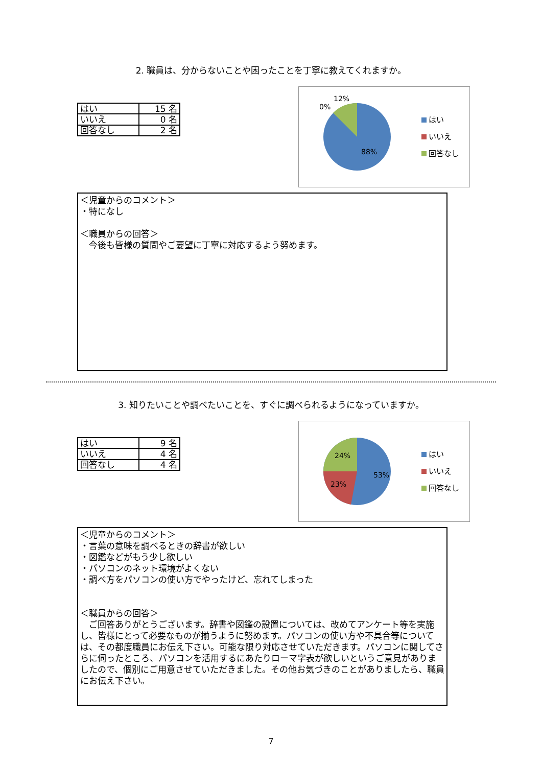2. 職員は、分からないことや困ったことを丁寧に教えてくれますか。
| はい | 15 名 |
| いいえ | 0 名 |
| 回答なし | 2 名 |
12%
0%
88%
はい
いいえ
回答なし
＜児童からのコメント＞
・特になし
＜職員からの回答＞
　今後も皆様の質問やご要望に丁寧に対応するよう努めます。
3. 知りたいことや調べたいことを、すぐに調べられるようになっていますか。
| はい | 9 名 |
| いいえ | 4 名 |
| 回答なし | 4 名 |
24%
23%
53%
はい
いいえ
回答なし
＜児童からのコメント＞
・言葉の意味を調べるときの辞書が欲しい
・図鑑などがもう少し欲しい
・パソコンのネット環境がよくない
・調べ方をパソコンの使い方でやったけど、忘れてしまった
＜職員からの回答＞
　ご回答ありがとうございます。辞書や図鑑の設置については、改めてアンケート等を実施し、皆様にとって必要なものが揃うように努めます。パソコンの使い方や不具合等については、その都度職員にお伝え下さい。可能な限り対応させていただきます。パソコンに関してさらに伺ったところ、パソコンを活用するにあたりローマ字表が欲しいというご意見がありましたので、個別にご用意させていただきました。その他お気づきのことがありましたら、職員にお伝え下さい。
7